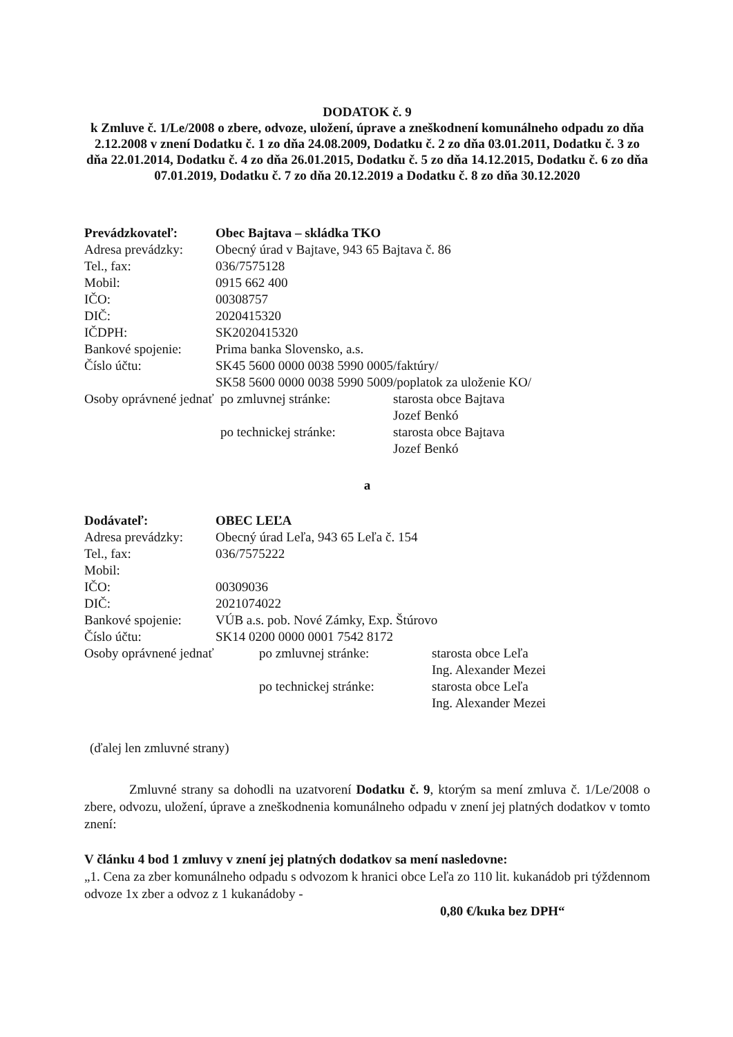DODATOK č. 9
k Zmluve č. 1/Le/2008 o zbere, odvoze, uložení, úprave a zneškodnení komunálneho odpadu zo dňa 2.12.2008 v znení Dodatku č. 1 zo dňa 24.08.2009, Dodatku č. 2 zo dňa 03.01.2011, Dodatku č. 3 zo dňa 22.01.2014, Dodatku č. 4 zo dňa 26.01.2015, Dodatku č. 5 zo dňa 14.12.2015, Dodatku č. 6 zo dňa 07.01.2019, Dodatku č. 7 zo dňa 20.12.2019 a Dodatku č. 8 zo dňa 30.12.2020
| Prevádzkovateľ: | Obec Bajtava – skládka TKO | | |
| Adresa prevádzky: | Obecný úrad v Bajtave, 943 65 Bajtava č. 86 | | |
| Tel., fax: | 036/7575128 | | |
| Mobil: | 0915 662 400 | | |
| IČO: | 00308757 | | |
| DIČ: | 2020415320 | | |
| IČDPH: | SK2020415320 | | |
| Bankové spojenie: | Prima banka Slovensko, a.s. | | |
| Číslo účtu: | SK45 5600 0000 0038 5990 0005 | | /faktúry/ |
| | SK58 5600 0000 0038 5990 5009 | | /poplatok za uloženie KO/ |
| Osoby oprávnené jednať | | po zmluvnej stránke: | starosta obce Bajtava Jozef Benkó |
| | | po technickej stránke: | starosta obce Bajtava Jozef Benkó |
a
| Dodávateľ: | OBEC LEĽA | | |
| Adresa prevádzky: | Obecný úrad Leľa, 943 65 Leľa č. 154 | | |
| Tel., fax: | 036/7575222 | | |
| Mobil: | | | |
| IČO: | 00309036 | | |
| DIČ: | 2021074022 | | |
| Bankové spojenie: | VÚB a.s. pob. Nové Zámky, Exp. Štúrovo | | |
| Číslo účtu: | SK14 0200 0000 0001 7542 8172 | | |
| Osoby oprávnené jednať | | po zmluvnej stránke: | starosta obce Leľa Ing. Alexander Mezei |
| | | po technickej stránke: | starosta obce Leľa Ing. Alexander Mezei |
(ďalej len zmluvné strany)
Zmluvné strany sa dohodli na uzatvorení Dodatku č. 9, ktorým sa mení zmluva č. 1/Le/2008 o zbere, odvozu, uložení, úprave a zneškodnenia komunálneho odpadu v znení jej platných dodatkov v tomto znení:
V článku 4 bod 1 zmluvy v znení jej platných dodatkov sa mení nasledovne:
„1. Cena za zber komunálneho odpadu s odvozom k hranici obce Leľa zo 110 lit. kukanádob pri týždennom odvoze 1x zber a odvoz z 1 kukanádoby -
0,80 €/kuka bez DPH“